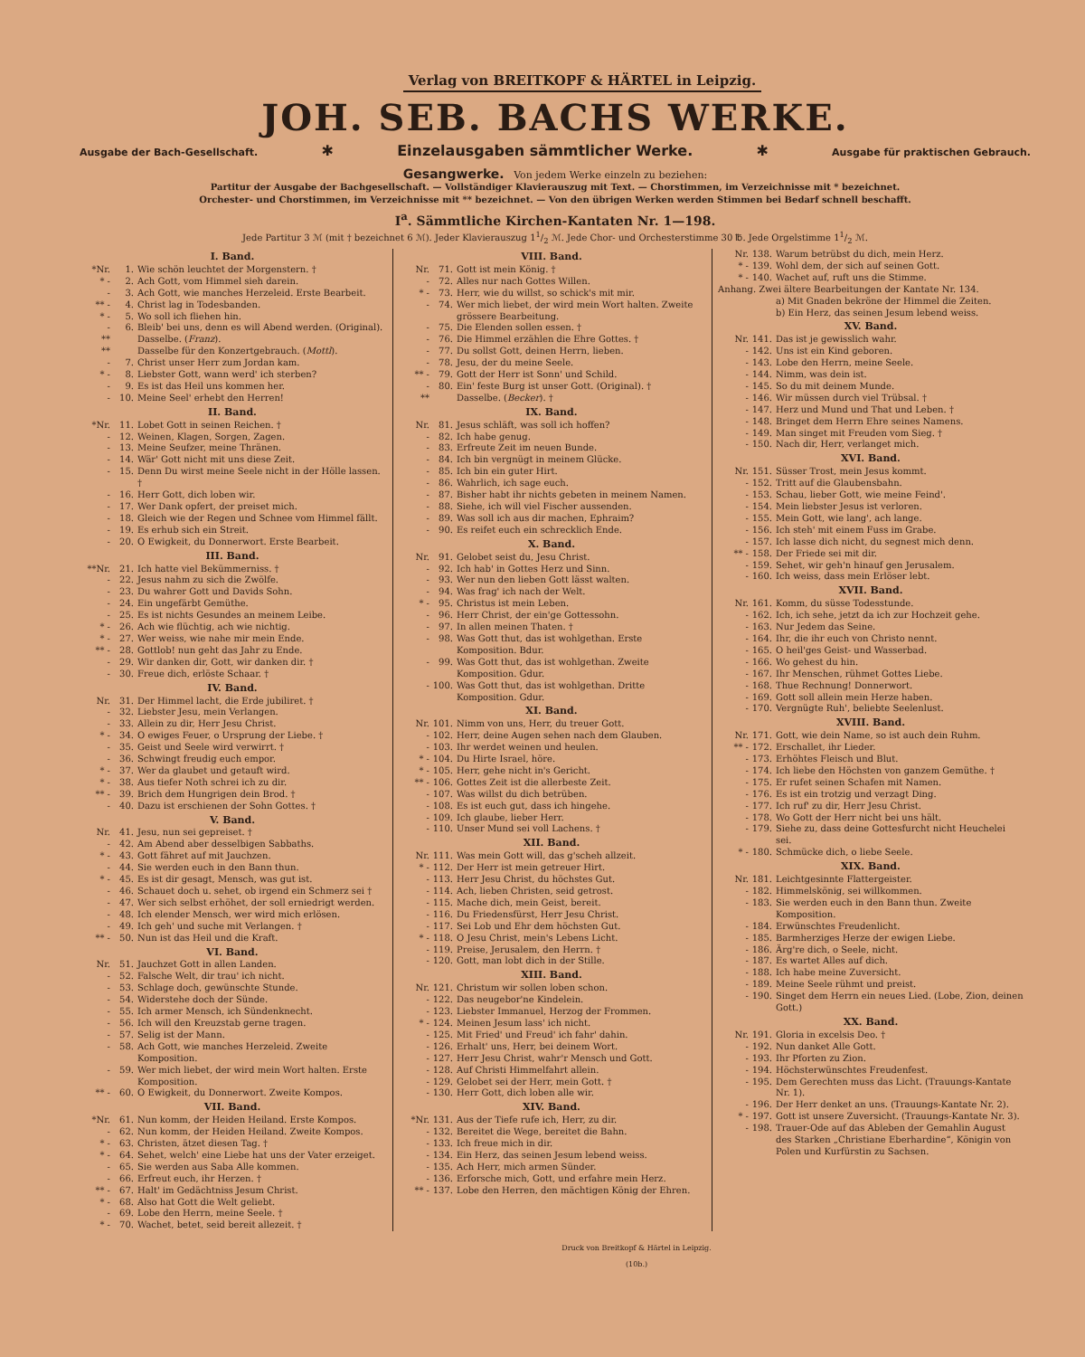Verlag von BREITKOPF & HÄRTEL in Leipzig.
JOH. SEB. BACHS WERKE.
Ausgabe der Bach-Gesellschaft. ✱ Einzelausgaben sämmtlicher Werke. ✱ Ausgabe für praktischen Gebrauch.
Gesangwerke. Von jedem Werke einzeln zu beziehen:
Partitur der Ausgabe der Bachgesellschaft. — Vollständiger Klavierauszug mit Text. — Chorstimmen, im Verzeichnisse mit * bezeichnet.
Orchester- und Chorstimmen, im Verzeichnisse mit ** bezeichnet. — Von den übrigen Werken werden Stimmen bei Bedarf schnell beschafft.
I<sup>a</sup>. Sämmtliche Kirchen-Kantaten Nr. 1—198.
Jede Partitur 3 ℳ (mit † bezeichnet 6 ℳ). Jeder Klavierauszug 11/2 ℳ. Jede Chor- und Orchesterstimme 30 ℔. Jede Orgelstimme 11/2 ℳ.
I. Band.
*Nr. 1. Wie schön leuchtet der Morgenstern. †
* - 2. Ach Gott, vom Himmel sieh darein.
- 3. Ach Gott, wie manches Herzeleid. Erste Bearbeit.
** - 4. Christ lag in Todesbanden.
* - 5. Wo soll ich fliehen hin.
- 6. Bleib' bei uns, denn es will Abend werden. (Original).
** Dasselbe. (Franz).
** Dasselbe für den Konzertgebrauch. (Mottl).
- 7. Christ unser Herr zum Jordan kam.
* - 8. Liebster Gott, wann werd' ich sterben?
- 9. Es ist das Heil uns kommen her.
- 10. Meine Seel' erhebt den Herren!
II. Band.
*Nr. 11. Lobet Gott in seinen Reichen. †
- 12. Weinen, Klagen, Sorgen, Zagen.
- 13. Meine Seufzer, meine Thränen.
- 14. Wär' Gott nicht mit uns diese Zeit.
- 15. Denn Du wirst meine Seele nicht in der Hölle lassen. †
- 16. Herr Gott, dich loben wir.
- 17. Wer Dank opfert, der preiset mich.
- 18. Gleich wie der Regen und Schnee vom Himmel fällt.
- 19. Es erhub sich ein Streit.
- 20. O Ewigkeit, du Donnerwort. Erste Bearbeit.
III. Band.
**Nr. 21. Ich hatte viel Bekümmerniss. †
- 22. Jesus nahm zu sich die Zwölfe.
- 23. Du wahrer Gott und Davids Sohn.
- 24. Ein ungefärbt Gemüthe.
- 25. Es ist nichts Gesundes an meinem Leibe.
* - 26. Ach wie flüchtig, ach wie nichtig.
* - 27. Wer weiss, wie nahe mir mein Ende.
** - 28. Gottlob! nun geht das Jahr zu Ende.
- 29. Wir danken dir, Gott, wir danken dir. †
- 30. Freue dich, erlöste Schaar. †
IV. Band.
Nr. 31. Der Himmel lacht, die Erde jubiliret. †
- 32. Liebster Jesu, mein Verlangen.
- 33. Allein zu dir, Herr Jesu Christ.
* - 34. O ewiges Feuer, o Ursprung der Liebe. †
- 35. Geist und Seele wird verwirrt. †
- 36. Schwingt freudig euch empor.
* - 37. Wer da glaubet und getauft wird.
* - 38. Aus tiefer Noth schrei ich zu dir.
** - 39. Brich dem Hungrigen dein Brod. †
- 40. Dazu ist erschienen der Sohn Gottes. †
V. Band.
Nr. 41. Jesu, nun sei gepreiset. †
- 42. Am Abend aber desselbigen Sabbaths.
* - 43. Gott fähret auf mit Jauchzen.
- 44. Sie werden euch in den Bann thun.
* - 45. Es ist dir gesagt, Mensch, was gut ist.
- 46. Schauet doch u. sehet, ob irgend ein Schmerz sei †
- 47. Wer sich selbst erhöhet, der soll erniedrigt werden.
- 48. Ich elender Mensch, wer wird mich erlösen.
- 49. Ich geh' und suche mit Verlangen. †
** - 50. Nun ist das Heil und die Kraft.
VI. Band.
Nr. 51. Jauchzet Gott in allen Landen.
- 52. Falsche Welt, dir trau' ich nicht.
- 53. Schlage doch, gewünschte Stunde.
- 54. Widerstehe doch der Sünde.
- 55. Ich armer Mensch, ich Sündenknecht.
- 56. Ich will den Kreuzstab gerne tragen.
- 57. Selig ist der Mann.
- 58. Ach Gott, wie manches Herzeleid. Zweite Komposition.
- 59. Wer mich liebet, der wird mein Wort halten. Erste Komposition.
** - 60. O Ewigkeit, du Donnerwort. Zweite Kompos.
VII. Band.
*Nr. 61. Nun komm, der Heiden Heiland. Erste Kompos.
- 62. Nun komm, der Heiden Heiland. Zweite Kompos.
* - 63. Christen, ätzet diesen Tag. †
* - 64. Sehet, welch' eine Liebe hat uns der Vater erzeiget.
- 65. Sie werden aus Saba Alle kommen.
- 66. Erfreut euch, ihr Herzen. †
** - 67. Halt' im Gedächtniss Jesum Christ.
* - 68. Also hat Gott die Welt geliebt.
- 69. Lobe den Herrn, meine Seele. †
* - 70. Wachet, betet, seid bereit allezeit. †
VIII. Band.
Nr. 71. Gott ist mein König. †
- 72. Alles nur nach Gottes Willen.
* - 73. Herr, wie du willst, so schick's mit mir.
- 74. Wer mich liebet, der wird mein Wort halten. Zweite grössere Bearbeitung.
- 75. Die Elenden sollen essen. †
- 76. Die Himmel erzählen die Ehre Gottes. †
- 77. Du sollst Gott, deinen Herrn, lieben.
- 78. Jesu, der du meine Seele.
** - 79. Gott der Herr ist Sonn' und Schild.
- 80. Ein' feste Burg ist unser Gott. (Original). †
** Dasselbe. (Becker). †
IX. Band.
Nr. 81. Jesus schläft, was soll ich hoffen?
- 82. Ich habe genug.
- 83. Erfreute Zeit im neuen Bunde.
- 84. Ich bin vergnügt in meinem Glücke.
- 85. Ich bin ein guter Hirt.
- 86. Wahrlich, ich sage euch.
- 87. Bisher habt ihr nichts gebeten in meinem Namen.
- 88. Siehe, ich will viel Fischer aussenden.
- 89. Was soll ich aus dir machen, Ephraim?
- 90. Es reifet euch ein schrecklich Ende.
X. Band.
Nr. 91. Gelobet seist du, Jesu Christ.
- 92. Ich hab' in Gottes Herz und Sinn.
- 93. Wer nun den lieben Gott lässt walten.
- 94. Was frag' ich nach der Welt.
* - 95. Christus ist mein Leben.
- 96. Herr Christ, der ein'ge Gottessohn.
- 97. In allen meinen Thaten. †
- 98. Was Gott thut, das ist wohlgethan. Erste Komposition. Bdur.
- 99. Was Gott thut, das ist wohlgethan. Zweite Komposition. Gdur.
- 100. Was Gott thut, das ist wohlgethan. Dritte Komposition. Gdur.
XI. Band.
Nr. 101. Nimm von uns, Herr, du treuer Gott.
- 102. Herr, deine Augen sehen nach dem Glauben.
- 103. Ihr werdet weinen und heulen.
* - 104. Du Hirte Israel, höre.
* - 105. Herr, gehe nicht in's Gericht.
** - 106. Gottes Zeit ist die allerbeste Zeit.
- 107. Was willst du dich betrüben.
- 108. Es ist euch gut, dass ich hingehe.
- 109. Ich glaube, lieber Herr.
- 110. Unser Mund sei voll Lachens. †
XII. Band.
Nr. 111. Was mein Gott will, das g'scheh allzeit.
* - 112. Der Herr ist mein getreuer Hirt.
- 113. Herr Jesu Christ, du höchstes Gut.
- 114. Ach, lieben Christen, seid getrost.
- 115. Mache dich, mein Geist, bereit.
- 116. Du Friedensfürst, Herr Jesu Christ.
- 117. Sei Lob und Ehr dem höchsten Gut.
* - 118. O Jesu Christ, mein's Lebens Licht.
- 119. Preise, Jerusalem, den Herrn. †
- 120. Gott, man lobt dich in der Stille.
XIII. Band.
Nr. 121. Christum wir sollen loben schon.
- 122. Das neugebor'ne Kindelein.
- 123. Liebster Immanuel, Herzog der Frommen.
* - 124. Meinen Jesum lass' ich nicht.
- 125. Mit Fried' und Freud' ich fahr' dahin.
- 126. Erhalt' uns, Herr, bei deinem Wort.
- 127. Herr Jesu Christ, wahr'r Mensch und Gott.
- 128. Auf Christi Himmelfahrt allein.
- 129. Gelobet sei der Herr, mein Gott. †
- 130. Herr Gott, dich loben alle wir.
XIV. Band.
*Nr. 131. Aus der Tiefe rufe ich, Herr, zu dir.
- 132. Bereitet die Wege, bereitet die Bahn.
- 133. Ich freue mich in dir.
- 134. Ein Herz, das seinen Jesum lebend weiss.
- 135. Ach Herr, mich armen Sünder.
- 136. Erforsche mich, Gott, und erfahre mein Herz.
** - 137. Lobe den Herren, den mächtigen König der Ehren.
Nr. 138. Warum betrübst du dich, mein Herz.
* - 139. Wohl dem, der sich auf seinen Gott.
* - 140. Wachet auf, ruft uns die Stimme.
Anhang. Zwei ältere Bearbeitungen der Kantate Nr. 134.
a) Mit Gnaden bekröne der Himmel die Zeiten.
b) Ein Herz, das seinen Jesum lebend weiss.
XV. Band.
Nr. 141. Das ist je gewisslich wahr.
- 142. Uns ist ein Kind geboren.
- 143. Lobe den Herrn, meine Seele.
- 144. Nimm, was dein ist.
- 145. So du mit deinem Munde.
- 146. Wir müssen durch viel Trübsal. †
- 147. Herz und Mund und That und Leben. †
- 148. Bringet dem Herrn Ehre seines Namens.
- 149. Man singet mit Freuden vom Sieg. †
- 150. Nach dir, Herr, verlanget mich.
XVI. Band.
Nr. 151. Süsser Trost, mein Jesus kommt.
- 152. Tritt auf die Glaubensbahn.
- 153. Schau, lieber Gott, wie meine Feind'.
- 154. Mein liebster Jesus ist verloren.
- 155. Mein Gott, wie lang', ach lange.
- 156. Ich steh' mit einem Fuss im Grabe.
- 157. Ich lasse dich nicht, du segnest mich denn.
** - 158. Der Friede sei mit dir.
- 159. Sehet, wir geh'n hinauf gen Jerusalem.
- 160. Ich weiss, dass mein Erlöser lebt.
XVII. Band.
Nr. 161. Komm, du süsse Todesstunde.
- 162. Ich, ich sehe, jetzt da ich zur Hochzeit gehe.
- 163. Nur Jedem das Seine.
- 164. Ihr, die ihr euch von Christo nennt.
- 165. O heil'ges Geist- und Wasserbad.
- 166. Wo gehest du hin.
- 167. Ihr Menschen, rühmet Gottes Liebe.
- 168. Thue Rechnung! Donnerwort.
- 169. Gott soll allein mein Herze haben.
- 170. Vergnügte Ruh', beliebte Seelenlust.
XVIII. Band.
Nr. 171. Gott, wie dein Name, so ist auch dein Ruhm.
** - 172. Erschallet, ihr Lieder.
- 173. Erhöhtes Fleisch und Blut.
- 174. Ich liebe den Höchsten von ganzem Gemüthe. †
- 175. Er rufet seinen Schafen mit Namen.
- 176. Es ist ein trotzig und verzagt Ding.
- 177. Ich ruf' zu dir, Herr Jesu Christ.
- 178. Wo Gott der Herr nicht bei uns hält.
- 179. Siehe zu, dass deine Gottesfurcht nicht Heuchelei sei.
* - 180. Schmücke dich, o liebe Seele.
XIX. Band.
Nr. 181. Leichtgesinnte Flattergeister.
- 182. Himmelskönig, sei willkommen.
- 183. Sie werden euch in den Bann thun. Zweite Komposition.
- 184. Erwünschtes Freudenlicht.
- 185. Barmherziges Herze der ewigen Liebe.
- 186. Ärg're dich, o Seele, nicht.
- 187. Es wartet Alles auf dich.
- 188. Ich habe meine Zuversicht.
- 189. Meine Seele rühmt und preist.
- 190. Singet dem Herrn ein neues Lied. (Lobe, Zion, deinen Gott.)
XX. Band.
Nr. 191. Gloria in excelsis Deo. †
- 192. Nun danket Alle Gott.
- 193. Ihr Pforten zu Zion.
- 194. Höchsterwünschtes Freudenfest.
- 195. Dem Gerechten muss das Licht. (Trauungs-Kantate Nr. 1).
- 196. Der Herr denket an uns. (Trauungs-Kantate Nr. 2).
* - 197. Gott ist unsere Zuversicht. (Trauungs-Kantate Nr. 3).
- 198. Trauer-Ode auf das Ableben der Gemahlin August des Starken „Christiane Eberhardine“, Königin von Polen und Kurfürstin zu Sachsen.
Druck von Breitkopf & Härtel in Leipzig.
(10b.)